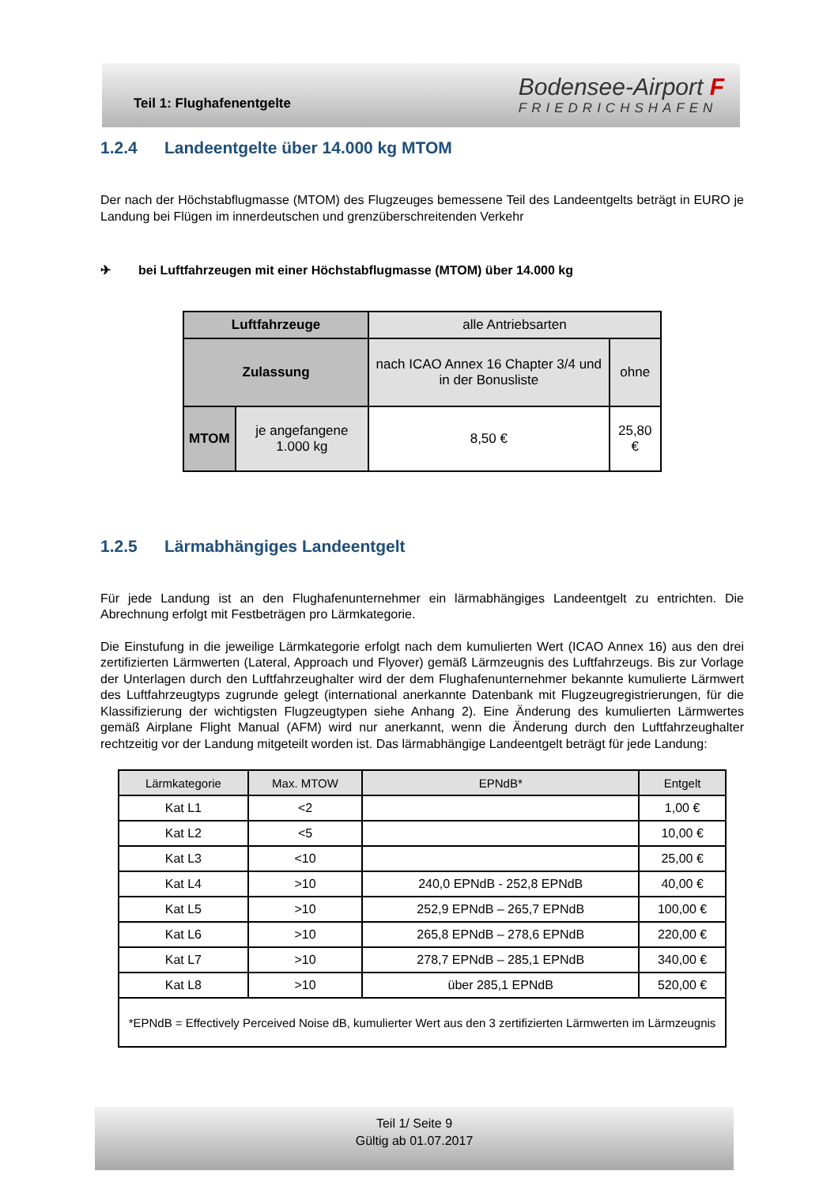Teil 1: Flughafenentgelte
Bodensee-Airport F
FRIEDRICHSHAFEN
1.2.4 Landeentgelte über 14.000 kg MTOM
Der nach der Höchstabflugmasse (MTOM) des Flugzeuges bemessene Teil des Landeentgelts beträgt in EURO je Landung bei Flügen im innerdeutschen und grenzüberschreitenden Verkehr
✈ bei Luftfahrzeugen mit einer Höchstabflugmasse (MTOM) über 14.000 kg
| Luftfahrzeuge | | alle Antriebsarten | |
| Zulassung | | nach ICAO Annex 16 Chapter 3/4 und in der Bonusliste | ohne |
| MTOM | je angefangene 1.000 kg | 8,50 € | 25,80 € |
1.2.5 Lärmabhängiges Landeentgelt
Für jede Landung ist an den Flughafenunternehmer ein lärmabhängiges Landeentgelt zu entrichten. Die Abrechnung erfolgt mit Festbeträgen pro Lärmkategorie.
Die Einstufung in die jeweilige Lärmkategorie erfolgt nach dem kumulierten Wert (ICAO Annex 16) aus den drei zertifizierten Lärmwerten (Lateral, Approach und Flyover) gemäß Lärmzeugnis des Luftfahrzeugs. Bis zur Vorlage der Unterlagen durch den Luftfahrzeughalter wird der dem Flughafenunternehmer bekannte kumulierte Lärmwert des Luftfahrzeugtyps zugrunde gelegt (international anerkannte Datenbank mit Flugzeugregistrierungen, für die Klassifizierung der wichtigsten Flugzeugtypen siehe Anhang 2). Eine Änderung des kumulierten Lärmwertes gemäß Airplane Flight Manual (AFM) wird nur anerkannt, wenn die Änderung durch den Luftfahrzeughalter rechtzeitig vor der Landung mitgeteilt worden ist. Das lärmabhängige Landeentgelt beträgt für jede Landung:
| Lärmkategorie | Max. MTOW | EPNdB* | Entgelt |
| Kat L1 | <2 | | 1,00 € |
| Kat L2 | <5 | | 10,00 € |
| Kat L3 | <10 | | 25,00 € |
| Kat L4 | >10 | 240,0 EPNdB - 252,8 EPNdB | 40,00 € |
| Kat L5 | >10 | 252,9 EPNdB – 265,7 EPNdB | 100,00 € |
| Kat L6 | >10 | 265,8 EPNdB – 278,6 EPNdB | 220,00 € |
| Kat L7 | >10 | 278,7 EPNdB – 285,1 EPNdB | 340,00 € |
| Kat L8 | >10 | über 285,1 EPNdB | 520,00 € |
| *EPNdB = Effectively Perceived Noise dB, kumulierter Wert aus den 3 zertifizierten Lärmwerten im Lärmzeugnis | | | |
Teil 1/ Seite 9
Gültig ab 01.07.2017